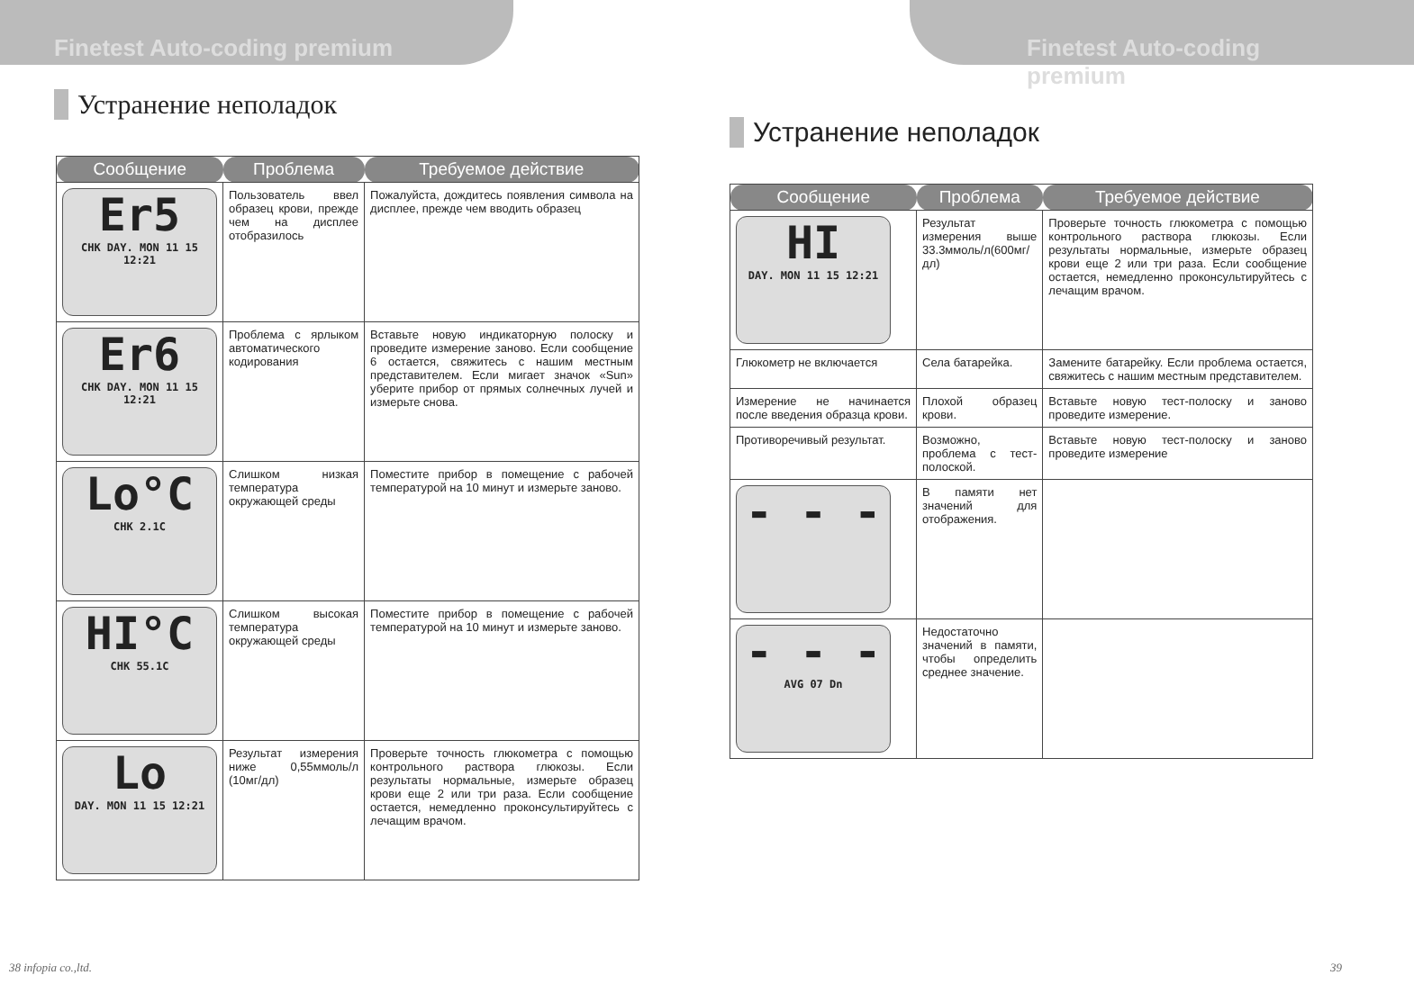Finetest Auto-coding premium
Устранение неполадок
| Сообщение | Проблема | Требуемое действие |
| --- | --- | --- |
| Er5 CHK DAY. MON 11 15 12:21 | Пользователь ввел образец крови, прежде чем на дисплее отобразилось | Пожалуйста, дождитесь появления символа на дисплее, прежде чем вводить образец |
| Er6 CHK DAY. MON 11 15 12:21 | Проблема с ярлыком автоматического кодирования | Вставьте новую индикаторную полоску и проведите измерение заново. Если сообщение 6 остается, свяжитесь с нашим местным представителем. Если мигает значок «Sun» уберите прибор от прямых солнечных лучей и измерьте снова. |
| Lo°C CHK 2.1C | Слишком низкая температура окружающей среды | Поместите прибор в помещение с рабочей температурой на 10 минут и измерьте заново. |
| HI°C CHK 55.1C | Слишком высокая температура окружающей среды | Поместите прибор в помещение с рабочей температурой на 10 минут и измерьте заново. |
| Lo DAY. MON 11 15 12:21 | Результат измерения ниже 0,55ммоль/л (10мг/дл) | Проверьте точность глюкометра с помощью контрольного раствора глюкозы. Если результаты нормальные, измерьте образец крови еще 2 или три раза. Если сообщение остается, немедленно проконсультируйтесь с лечащим врачом. |
38 infopia co.,ltd.
Finetest Auto-coding premium
Устранение неполадок
| Сообщение | Проблема | Требуемое действие |
| --- | --- | --- |
| HI DAY. MON 11 15 12:21 | Результат измерения выше 33.3ммоль/л(600мг/дл) | Проверьте точность глюкометра с помощью контрольного раствора глюкозы. Если результаты нормальные, измерьте образец крови еще 2 или три раза. Если сообщение остается, немедленно проконсультируйтесь с лечащим врачом. |
| Глюкометр не включается | Села батарейка. | Замените батарейку. Если проблема остается, свяжитесь с нашим местным представителем. |
| Измерение не начинается после введения образца крови. | Плохой образец крови. | Вставьте новую тест-полоску и заново проведите измерение. |
| Противоречивый результат. | Возможно, проблема с тест-полоской. | Вставьте новую тест-полоску и заново проведите измерение |
| - - - | В памяти нет значений для отображения. | |
| - - - AVG 07 Dn | Недостаточно значений в памяти, чтобы определить среднее значение. | |
39